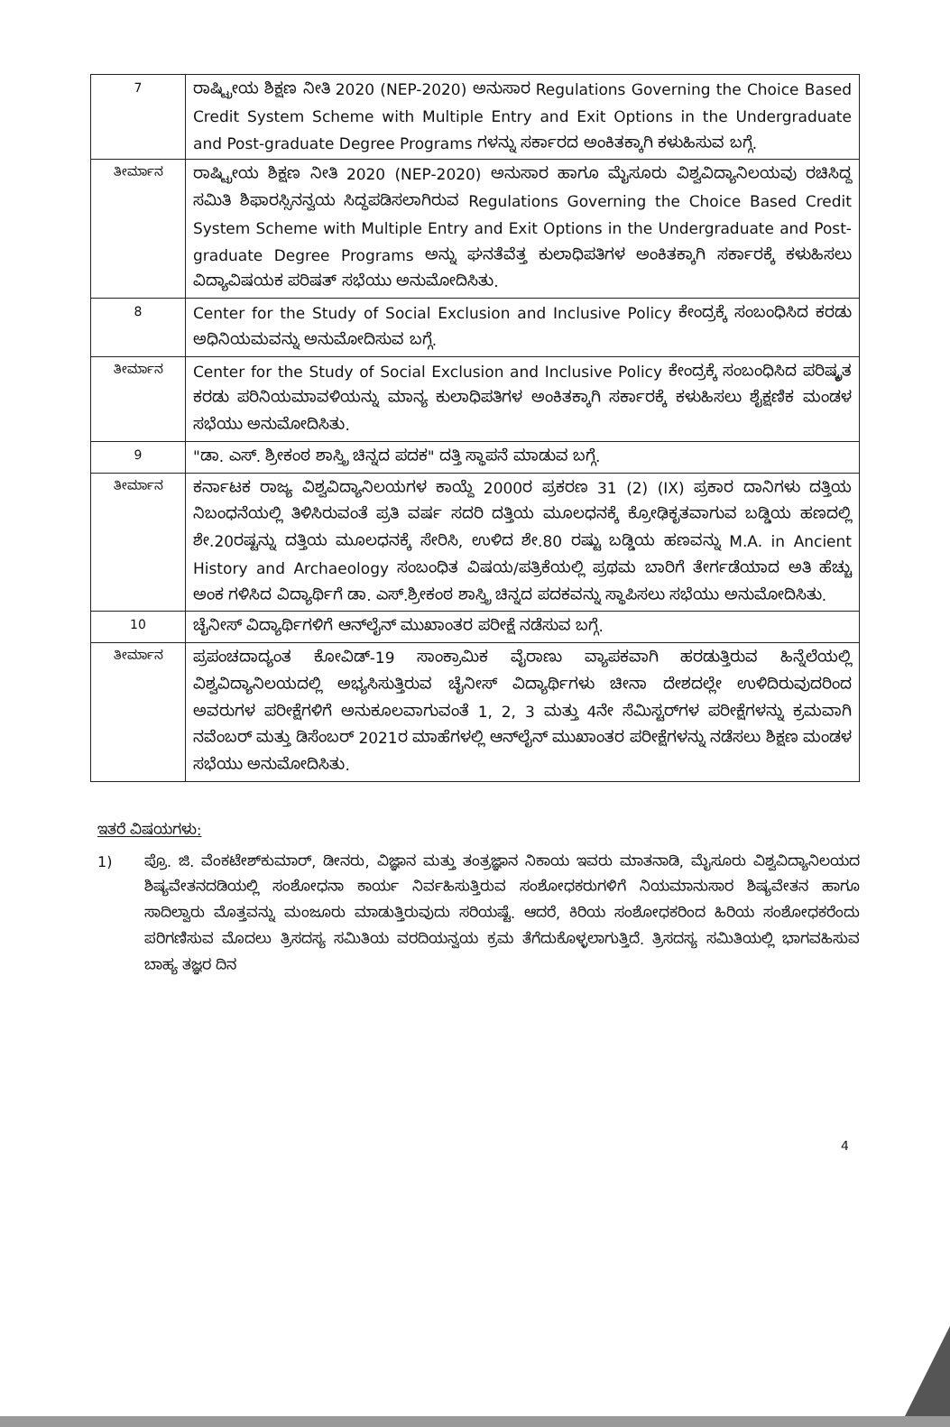| 7 | ರಾಷ್ಟ್ರೀಯ ಶಿಕ್ಷಣ ನೀತಿ 2020 (NEP-2020) ಅನುಸಾರ Regulations Governing the Choice Based Credit System Scheme with Multiple Entry and Exit Options in the Undergraduate and Post-graduate Degree Programs ಗಳನ್ನು ಸರ್ಕಾರದ ಅಂಕಿತಕ್ಕಾಗಿ ಕಳುಹಿಸುವ ಬಗ್ಗೆ. |
| ತೀರ್ಮಾನ | ರಾಷ್ಟ್ರೀಯ ಶಿಕ್ಷಣ ನೀತಿ 2020 (NEP-2020) ಅನುಸಾರ ಹಾಗೂ ಮೈಸೂರು ವಿಶ್ವವಿದ್ಯಾನಿಲಯವು ರಚಿಸಿದ್ದ ಸಮಿತಿ ಶಿಫಾರಸ್ಸಿನನ್ವಯ ಸಿದ್ಧಪಡಿಸಲಾಗಿರುವ Regulations Governing the Choice Based Credit System Scheme with Multiple Entry and Exit Options in the Undergraduate and Post-graduate Degree Programs ಅನ್ನು ಘನತೆವೆತ್ತ ಕುಲಾಧಿಪತಿಗಳ ಅಂಕಿತಕ್ಕಾಗಿ ಸರ್ಕಾರಕ್ಕೆ ಕಳುಹಿಸಲು ವಿದ್ಯಾವಿಷಯಕ ಪರಿಷತ್ ಸಭೆಯು ಅನುಮೋದಿಸಿತು. |
| 8 | Center for the Study of Social Exclusion and Inclusive Policy ಕೇಂದ್ರಕ್ಕೆ ಸಂಬಂಧಿಸಿದ ಕರಡು ಅಧಿನಿಯಮವನ್ನು ಅನುಮೋದಿಸುವ ಬಗ್ಗೆ. |
| ತೀರ್ಮಾನ | Center for the Study of Social Exclusion and Inclusive Policy ಕೇಂದ್ರಕ್ಕೆ ಸಂಬಂಧಿಸಿದ ಪರಿಷ್ಕೃತ ಕರಡು ಪರಿನಿಯಮಾವಳಿಯನ್ನು ಮಾನ್ಯ ಕುಲಾಧಿಪತಿಗಳ ಅಂಕಿತಕ್ಕಾಗಿ ಸರ್ಕಾರಕ್ಕೆ ಕಳುಹಿಸಲು ಶೈಕ್ಷಣಿಕ ಮಂಡಳ ಸಭೆಯು ಅನುಮೋದಿಸಿತು. |
| 9 | "ಡಾ. ಎಸ್. ಶ್ರೀಕಂಠ ಶಾಸ್ತ್ರಿ ಚಿನ್ನದ ಪದಕ" ದತ್ತಿ ಸ್ಥಾಪನೆ ಮಾಡುವ ಬಗ್ಗೆ. |
| ತೀರ್ಮಾನ | ಕರ್ನಾಟಕ ರಾಜ್ಯ ವಿಶ್ವವಿದ್ಯಾನಿಲಯಗಳ ಕಾಯ್ದೆ 2000ರ ಪ್ರಕರಣ 31 (2) (IX) ಪ್ರಕಾರ ದಾನಿಗಳು ದತ್ತಿಯ ನಿಬಂಧನೆಯಲ್ಲಿ ತಿಳಿಸಿರುವಂತೆ ಪ್ರತಿ ವರ್ಷ ಸದರಿ ದತ್ತಿಯ ಮೂಲಧನಕ್ಕೆ ಕ್ರೋಢಿಕೃತವಾಗುವ ಬಡ್ಡಿಯ ಹಣದಲ್ಲಿ ಶೇ.20ರಷ್ಟನ್ನು ದತ್ತಿಯ ಮೂಲಧನಕ್ಕೆ ಸೇರಿಸಿ, ಉಳಿದ ಶೇ.80 ರಷ್ಟು ಬಡ್ಡಿಯ ಹಣವನ್ನು M.A. in Ancient History and Archaeology ಸಂಬಂಧಿತ ವಿಷಯ/ಪತ್ರಿಕೆಯಲ್ಲಿ ಪ್ರಥಮ ಬಾರಿಗೆ ತೇರ್ಗಡೆಯಾದ ಅತಿ ಹೆಚ್ಚು ಅಂಕ ಗಳಿಸಿದ ವಿದ್ಯಾರ್ಥಿಗೆ ಡಾ. ಎಸ್.ಶ್ರೀಕಂಠ ಶಾಸ್ತ್ರಿ ಚಿನ್ನದ ಪದಕವನ್ನು ಸ್ಥಾಪಿಸಲು ಸಭೆಯು ಅನುಮೋದಿಸಿತು. |
| 10 | ಚೈನೀಸ್ ವಿದ್ಯಾರ್ಥಿಗಳಿಗೆ ಆನ್‌ಲೈನ್ ಮುಖಾಂತರ ಪರೀಕ್ಷೆ ನಡೆಸುವ ಬಗ್ಗೆ. |
| ತೀರ್ಮಾನ | ಪ್ರಪಂಚದಾದ್ಯಂತ ಕೋವಿಡ್-19 ಸಾಂಕ್ರಾಮಿಕ ವೈರಾಣು ವ್ಯಾಪಕವಾಗಿ ಹರಡುತ್ತಿರುವ ಹಿನ್ನೆಲೆಯಲ್ಲಿ ವಿಶ್ವವಿದ್ಯಾನಿಲಯದಲ್ಲಿ ಅಭ್ಯಸಿಸುತ್ತಿರುವ ಚೈನೀಸ್ ವಿದ್ಯಾರ್ಥಿಗಳು ಚೀನಾ ದೇಶದಲ್ಲೇ ಉಳಿದಿರುವುದರಿಂದ ಅವರುಗಳ ಪರೀಕ್ಷೆಗಳಿಗೆ ಅನುಕೂಲವಾಗುವಂತೆ 1, 2, 3 ಮತ್ತು 4ನೇ ಸೆಮಿಸ್ಟರ್‌ಗಳ ಪರೀಕ್ಷೆಗಳನ್ನು ಕ್ರಮವಾಗಿ ನವೆಂಬರ್ ಮತ್ತು ಡಿಸೆಂಬರ್ 2021ರ ಮಾಹೆಗಳಲ್ಲಿ ಆನ್‌ಲೈನ್ ಮುಖಾಂತರ ಪರೀಕ್ಷೆಗಳನ್ನು ನಡೆಸಲು ಶಿಕ್ಷಣ ಮಂಡಳ ಸಭೆಯು ಅನುಮೋದಿಸಿತು. |
ಇತರೆ ವಿಷಯಗಳು:
1) ಪ್ರೊ. ಜಿ. ವೆಂಕಟೇಶ್‌ಕುಮಾರ್, ಡೀನರು, ವಿಜ್ಞಾನ ಮತ್ತು ತಂತ್ರಜ್ಞಾನ ನಿಕಾಯ ಇವರು ಮಾತನಾಡಿ, ಮೈಸೂರು ವಿಶ್ವವಿದ್ಯಾನಿಲಯದ ಶಿಷ್ಯವೇತನದಡಿಯಲ್ಲಿ ಸಂಶೋಧನಾ ಕಾರ್ಯ ನಿರ್ವಹಿಸುತ್ತಿರುವ ಸಂಶೋಧಕರುಗಳಿಗೆ ನಿಯಮಾನುಸಾರ ಶಿಷ್ಯವೇತನ ಹಾಗೂ ಸಾದಿಲ್ವಾರು ಮೊತ್ತವನ್ನು ಮಂಜೂರು ಮಾಡುತ್ತಿರುವುದು ಸರಿಯಷ್ಟೆ. ಆದರೆ, ಕಿರಿಯ ಸಂಶೋಧಕರಿಂದ ಹಿರಿಯ ಸಂಶೋಧಕರೆಂದು ಪರಿಗಣಿಸುವ ಮೊದಲು ತ್ರಿಸದಸ್ಯ ಸಮಿತಿಯ ವರದಿಯನ್ವಯ ಕ್ರಮ ತೆಗೆದುಕೊಳ್ಳಲಾಗುತ್ತಿದೆ. ತ್ರಿಸದಸ್ಯ ಸಮಿತಿಯಲ್ಲಿ ಭಾಗವಹಿಸುವ ಬಾಹ್ಯ ತಜ್ಞರ ದಿನ
4